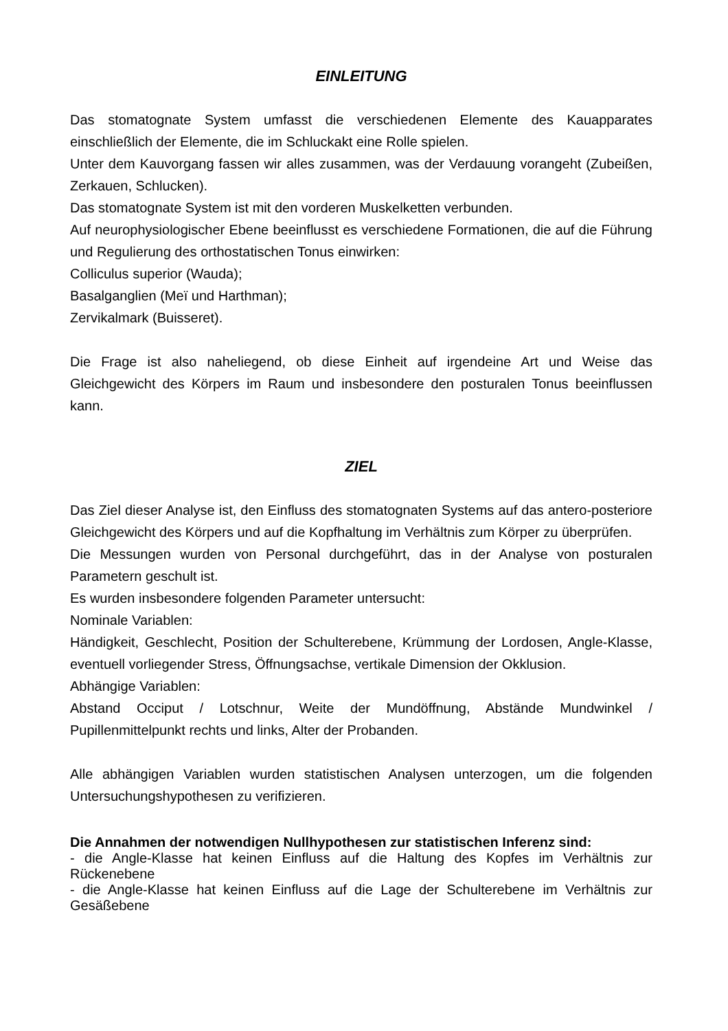EINLEITUNG
Das stomatognate System umfasst die verschiedenen Elemente des Kauapparates einschließlich der Elemente, die im Schluckakt eine Rolle spielen.
Unter dem Kauvorgang fassen wir alles zusammen, was der Verdauung vorangeht (Zubeißen, Zerkauen, Schlucken).
Das stomatognate System ist mit den vorderen Muskelketten verbunden.
Auf neurophysiologischer Ebene beeinflusst es verschiedene Formationen, die auf die Führung und Regulierung des orthostatischen Tonus einwirken:
Colliculus superior (Wauda);
Basalganglien (Meï und Harthman);
Zervikalmark (Buisseret).
Die Frage ist also naheliegend, ob diese Einheit auf irgendeine Art und Weise das Gleichgewicht des Körpers im Raum und insbesondere den posturalen Tonus beeinflussen kann.
ZIEL
Das Ziel dieser Analyse ist, den Einfluss des stomatognaten Systems auf das antero-posteriore Gleichgewicht des Körpers und auf die Kopfhaltung im Verhältnis zum Körper zu überprüfen.
Die Messungen wurden von Personal durchgeführt, das in der Analyse von posturalen Parametern geschult ist.
Es wurden insbesondere folgenden Parameter untersucht:
Nominale Variablen:
Händigkeit, Geschlecht, Position der Schulterebene, Krümmung der Lordosen, Angle-Klasse, eventuell vorliegender Stress, Öffnungsachse, vertikale Dimension der Okklusion.
Abhängige Variablen:
Abstand Occiput / Lotschnur, Weite der Mundöffnung, Abstände Mundwinkel / Pupillenmittelpunkt rechts und links, Alter der Probanden.
Alle abhängigen Variablen wurden statistischen Analysen unterzogen, um die folgenden Untersuchungshypothesen zu verifizieren.
Die Annahmen der notwendigen Nullhypothesen zur statistischen Inferenz sind:
- die Angle-Klasse hat keinen Einfluss auf die Haltung des Kopfes im Verhältnis zur Rückenebene
- die Angle-Klasse hat keinen Einfluss auf die Lage der Schulterebene im Verhältnis zur Gesäßebene